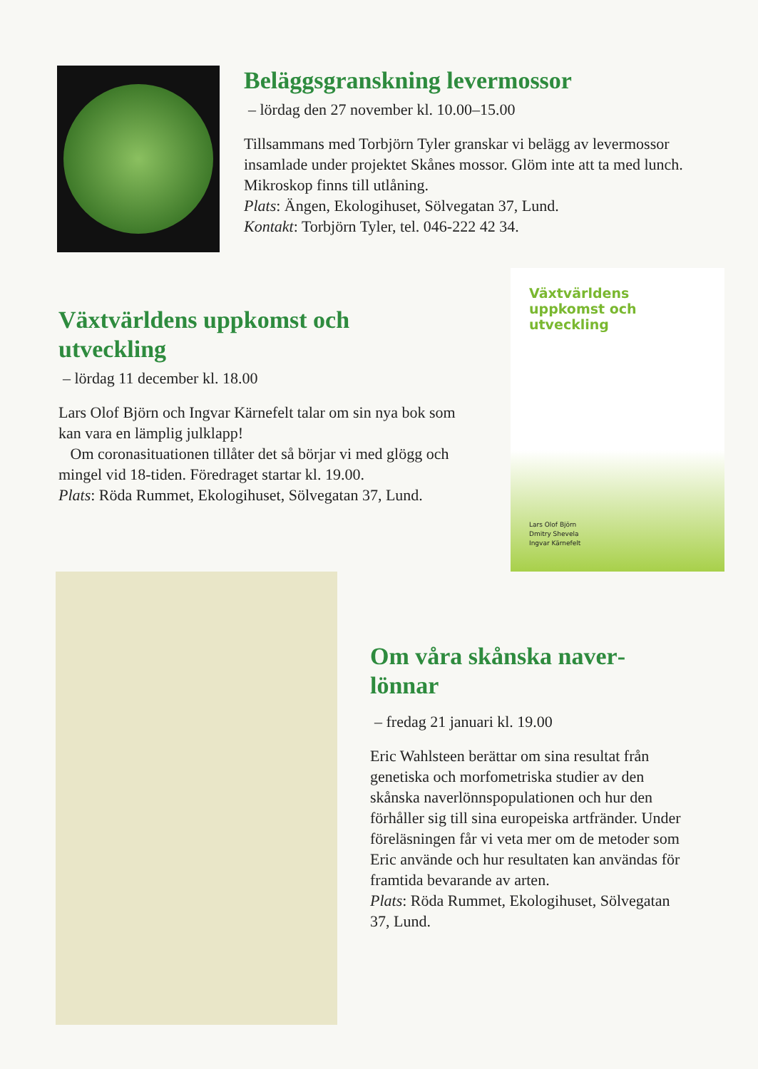Beläggsgranskning levermossor
– lördag den 27 november kl. 10.00–15.00
Tillsammans med Torbjörn Tyler granskar vi belägg av lever­mossor insamlade under projektet Skånes mossor. Glöm inte att ta med lunch. Mikroskop finns till utlåning.
Plats: Ängen, Ekologihuset, Sölvegatan 37, Lund.
Kontakt: Torbjörn Tyler, tel. 046-222 42 34.
Växtvärldens uppkomst och utveckling
– lördag 11 december kl. 18.00
Lars Olof Björn och Ingvar Kärnefelt talar om sin nya bok som kan vara en lämplig julklapp!
Om coronasituationen tillåter det så börjar vi med glögg och mingel vid 18-tiden. Föredraget startar kl. 19.00.
Plats: Röda Rummet, Ekologihuset, Sölvegatan 37, Lund.
Växtvärldens uppkomst och utveckling
Lars Olof Björn
Dmitry Shevela
Ingvar Kärnefelt
Om våra skånska naver­lönnar
– fredag 21 januari kl. 19.00
Eric Wahlsteen berättar om sina resultat från genetiska och morfometriska studier av den skånska naverlönnspopulationen och hur den förhåller sig till sina europeiska artfränder. Under föreläsningen får vi veta mer om de metoder som Eric använde och hur resultaten kan användas för framtida bevarande av arten.
Plats: Röda Rummet, Ekologihuset, Sölvegatan 37, Lund.